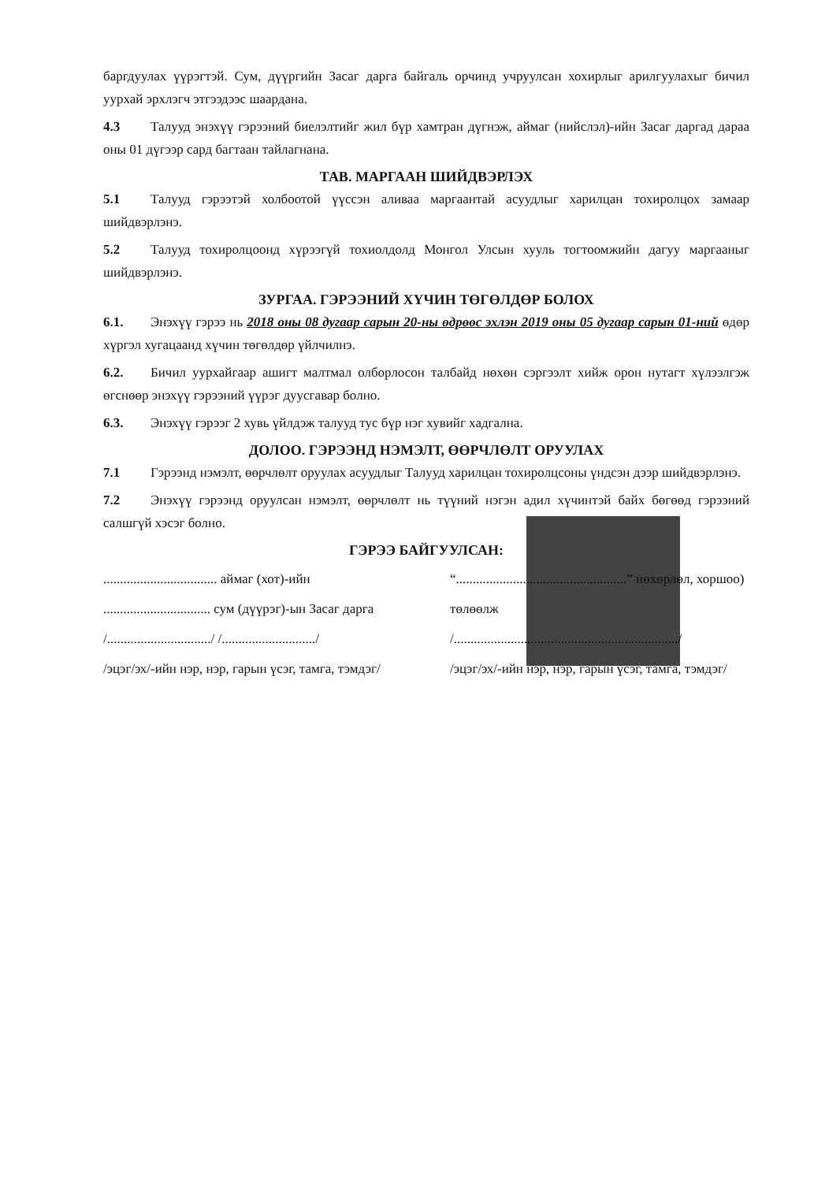баргдуулах үүрэгтэй. Сум, дүүргийн Засаг дарга байгаль орчинд учруулсан хохирлыг арилгуулахыг бичил уурхай эрхлэгч этгээдээс шаардана.
4.3 Талууд энэхүү гэрээний биелэлтийг жил бүр хамтран дүгнэж, аймаг (нийслэл)-ийн Засаг даргад дараа оны 01 дүгээр сард багтаан тайлагнана.
ТАВ. МАРГААН ШИЙДВЭРЛЭХ
5.1 Талууд гэрээтэй холбоотой үүссэн аливаа маргаантай асуудлыг харилцан тохиролцох замаар шийдвэрлэнэ.
5.2 Талууд тохиролцоонд хүрээгүй тохиолдолд Монгол Улсын хууль тогтоомжийн дагуу маргааныг шийдвэрлэнэ.
ЗУРГАА. ГЭРЭЭНИЙ ХҮЧИН ТӨГӨЛДӨР БОЛОХ
6.1. Энэхүү гэрээ нь 2018 оны 08 дугаар сарын 20-ны өдрөөс эхлэн 2019 оны 05 дугаар сарын 01-ний өдөр хүргэл хугацаанд хүчин төгөлдөр үйлчилнэ.
6.2. Бичил уурхайгаар ашигт малтмал олборлосон талбайд нөхөн сэргээлт хийж орон нутагт хүлээлгэж өгснөөр энэхүү гэрээний үүрэг дуусгавар болно.
6.3. Энэхүү гэрээг 2 хувь үйлдэж талууд тус бүр нэг хувийг хадгална.
ДОЛОО. ГЭРЭЭНД НЭМЭЛТ, ӨӨРЧЛӨЛТ ОРУУЛАХ
7.1 Гэрээнд нэмэлт, өөрчлөлт оруулах асуудлыг Талууд харилцан тохиролцсоны үндсэн дээр шийдвэрлэнэ.
7.2 Энэхүү гэрээнд оруулсан нэмэлт, өөрчлөлт нь түүний нэгэн адил хүчинтэй байх бөгөөд гэрээний салшгүй хэсэг болно.
ГЭРЭЭ БАЙГУУЛСАН:
.................................. аймаг (хот)-ийн ................................ сум (дүүрэг)-ын Засаг дарга
/.............................../ /............................/
/эцэг/эх/-ийн нэр, нэр, гарын үсэг, тамга, тэмдэг/
“...................................................” нөхөрлөл, хоршоо) төлөөлж
/.................................................................../
/эцэг/эх/-ийн нэр, нэр, гарын үсэг, тамга, тэмдэг/